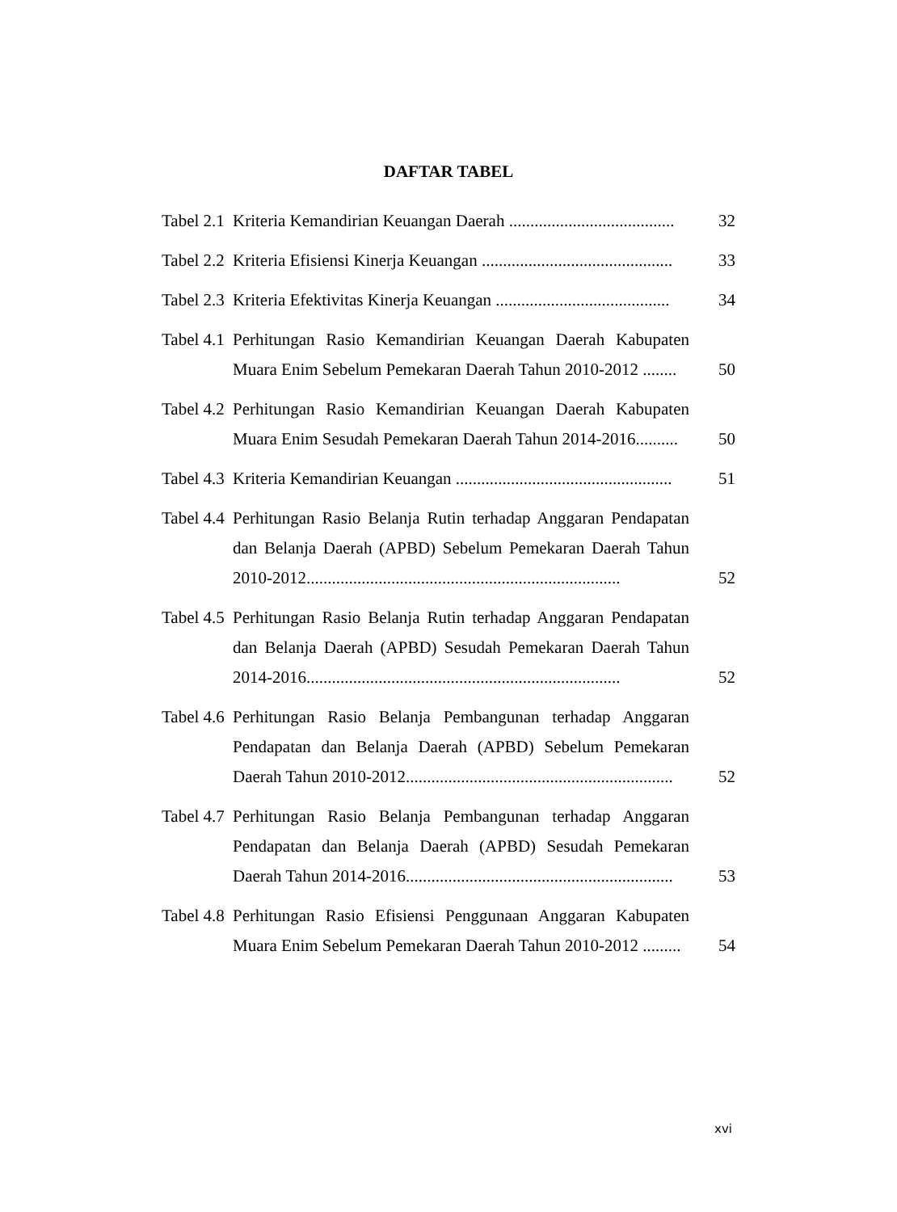DAFTAR TABEL
| Tabel 2.1 | Kriteria Kemandirian Keuangan Daerah ....................................... | 32 |
| Tabel 2.2 | Kriteria Efisiensi Kinerja Keuangan ............................................. | 33 |
| Tabel 2.3 | Kriteria Efektivitas Kinerja Keuangan ......................................... | 34 |
| Tabel 4.1 | Perhitungan Rasio Kemandirian Keuangan Daerah Kabupaten Muara Enim Sebelum Pemekaran Daerah Tahun 2010-2012 ........ | 50 |
| Tabel 4.2 | Perhitungan Rasio Kemandirian Keuangan Daerah Kabupaten Muara Enim Sesudah Pemekaran Daerah Tahun 2014-2016.......... | 50 |
| Tabel 4.3 | Kriteria Kemandirian Keuangan ................................................... | 51 |
| Tabel 4.4 | Perhitungan Rasio Belanja Rutin terhadap Anggaran Pendapatan dan Belanja Daerah (APBD) Sebelum Pemekaran Daerah Tahun 2010-2012.......................................................................... | 52 |
| Tabel 4.5 | Perhitungan Rasio Belanja Rutin terhadap Anggaran Pendapatan dan Belanja Daerah (APBD) Sesudah Pemekaran Daerah Tahun 2014-2016.......................................................................... | 52 |
| Tabel 4.6 | Perhitungan Rasio Belanja Pembangunan terhadap Anggaran Pendapatan dan Belanja Daerah (APBD) Sebelum Pemekaran Daerah Tahun 2010-2012............................................................... | 52 |
| Tabel 4.7 | Perhitungan Rasio Belanja Pembangunan terhadap Anggaran Pendapatan dan Belanja Daerah (APBD) Sesudah Pemekaran Daerah Tahun 2014-2016............................................................... | 53 |
| Tabel 4.8 | Perhitungan Rasio Efisiensi Penggunaan Anggaran Kabupaten Muara Enim Sebelum Pemekaran Daerah Tahun 2010-2012 ......... | 54 |
xvi